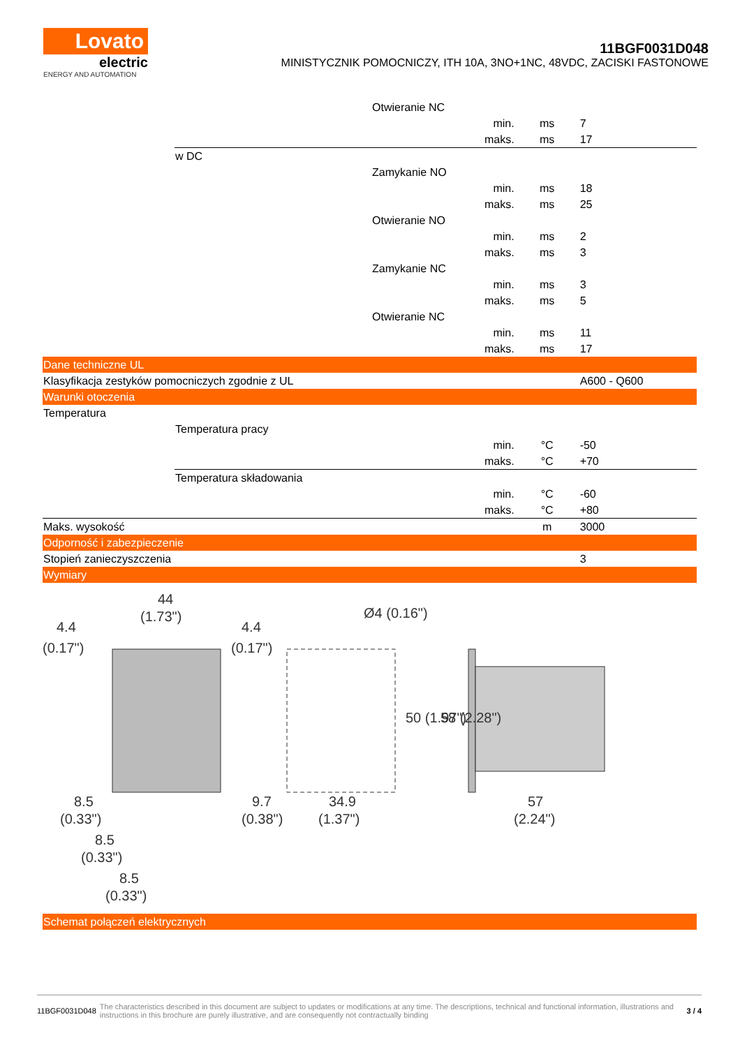Lovato
electric
ENERGY AND AUTOMATION
11BGF0031D048
MINISTYCZNIK POMOCNICZY, ITH 10A, 3NO+1NC, 48VDC, ZACISKI FASTONOWE
| | | Otwieranie NC | | | |
| | | | min. | ms | 7 |
| | | | maks. | ms | 17 |
| | w DC | | | | |
| | | Zamykanie NO | | | |
| | | | min. | ms | 18 |
| | | | maks. | ms | 25 |
| | | Otwieranie NO | | | |
| | | | min. | ms | 2 |
| | | | maks. | ms | 3 |
| | | Zamykanie NC | | | |
| | | | min. | ms | 3 |
| | | | maks. | ms | 5 |
| | | Otwieranie NC | | | |
| | | | min. | ms | 11 |
| | | | maks. | ms | 17 |
| Dane techniczne UL | | | | | |
| Klasyfikacja zestyków pomocniczych zgodnie z UL | | | | | A600 - Q600 |
| Warunki otoczenia | | | | | |
| Temperatura | | | | | |
| | Temperatura pracy | | | | |
| | | | min. | °C | -50 |
| | | | maks. | °C | +70 |
| | Temperatura składowania | | | | |
| | | | min. | °C | -60 |
| | | | maks. | °C | +80 |
| Maks. wysokość | | | | m | 3000 |
| Odporność i zabezpieczenie | | | | | |
| Stopień zanieczyszczenia | | | | | 3 |
| Wymiary | | | | | |
44
(1.73")
4.4
(0.17")
4.4
(0.17")
Ø4 (0.16")
50 (1.97")
58 (2.28")
8.5
(0.33")
9.7
(0.38")
34.9
(1.37")
57
(2.24")
8.5
(0.33")
8.5
(0.33")
| Schemat połączeń elektrycznych |
11BGF0031D048 The characteristics described in this document are subject to updates or modifications at any time. The descriptions, technical and functional information, illustrations and instructions in this brochure are purely illustrative, and are consequently not contractually binding 3 / 4